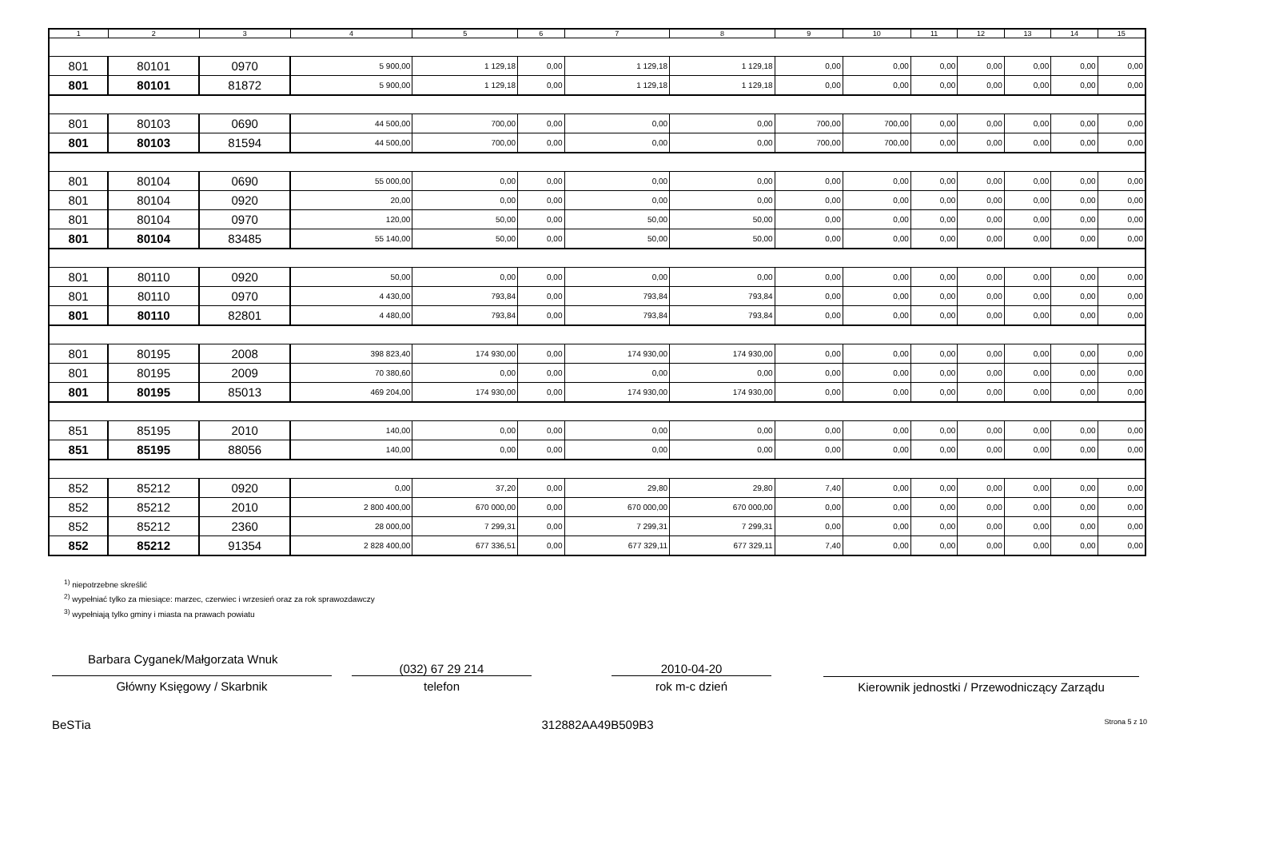| 1 | 2 | 3 | 4 | 5 | 6 | 7 | 8 | 9 | 10 | 11 | 12 | 13 | 14 | 15 |
| --- | --- | --- | --- | --- | --- | --- | --- | --- | --- | --- | --- | --- | --- | --- |
| 801 | 80101 | 0970 | 5 900,00 | 1 129,18 | 0,00 | 1 129,18 | 1 129,18 | 0,00 | 0,00 | 0,00 | 0,00 | 0,00 | 0,00 | 0,00 |
| 801 | 80101 | 81872 | 5 900,00 | 1 129,18 | 0,00 | 1 129,18 | 1 129,18 | 0,00 | 0,00 | 0,00 | 0,00 | 0,00 | 0,00 | 0,00 |
| 801 | 80103 | 0690 | 44 500,00 | 700,00 | 0,00 | 0,00 | 0,00 | 700,00 | 700,00 | 0,00 | 0,00 | 0,00 | 0,00 | 0,00 |
| 801 | 80103 | 81594 | 44 500,00 | 700,00 | 0,00 | 0,00 | 0,00 | 700,00 | 700,00 | 0,00 | 0,00 | 0,00 | 0,00 | 0,00 |
| 801 | 80104 | 0690 | 55 000,00 | 0,00 | 0,00 | 0,00 | 0,00 | 0,00 | 0,00 | 0,00 | 0,00 | 0,00 | 0,00 | 0,00 |
| 801 | 80104 | 0920 | 20,00 | 0,00 | 0,00 | 0,00 | 0,00 | 0,00 | 0,00 | 0,00 | 0,00 | 0,00 | 0,00 | 0,00 |
| 801 | 80104 | 0970 | 120,00 | 50,00 | 0,00 | 50,00 | 50,00 | 0,00 | 0,00 | 0,00 | 0,00 | 0,00 | 0,00 | 0,00 |
| 801 | 80104 | 83485 | 55 140,00 | 50,00 | 0,00 | 50,00 | 50,00 | 0,00 | 0,00 | 0,00 | 0,00 | 0,00 | 0,00 | 0,00 |
| 801 | 80110 | 0920 | 50,00 | 0,00 | 0,00 | 0,00 | 0,00 | 0,00 | 0,00 | 0,00 | 0,00 | 0,00 | 0,00 | 0,00 |
| 801 | 80110 | 0970 | 4 430,00 | 793,84 | 0,00 | 793,84 | 793,84 | 0,00 | 0,00 | 0,00 | 0,00 | 0,00 | 0,00 | 0,00 |
| 801 | 80110 | 82801 | 4 480,00 | 793,84 | 0,00 | 793,84 | 793,84 | 0,00 | 0,00 | 0,00 | 0,00 | 0,00 | 0,00 | 0,00 |
| 801 | 80195 | 2008 | 398 823,40 | 174 930,00 | 0,00 | 174 930,00 | 174 930,00 | 0,00 | 0,00 | 0,00 | 0,00 | 0,00 | 0,00 | 0,00 |
| 801 | 80195 | 2009 | 70 380,60 | 0,00 | 0,00 | 0,00 | 0,00 | 0,00 | 0,00 | 0,00 | 0,00 | 0,00 | 0,00 | 0,00 |
| 801 | 80195 | 85013 | 469 204,00 | 174 930,00 | 0,00 | 174 930,00 | 174 930,00 | 0,00 | 0,00 | 0,00 | 0,00 | 0,00 | 0,00 | 0,00 |
| 851 | 85195 | 2010 | 140,00 | 0,00 | 0,00 | 0,00 | 0,00 | 0,00 | 0,00 | 0,00 | 0,00 | 0,00 | 0,00 | 0,00 |
| 851 | 85195 | 88056 | 140,00 | 0,00 | 0,00 | 0,00 | 0,00 | 0,00 | 0,00 | 0,00 | 0,00 | 0,00 | 0,00 | 0,00 |
| 852 | 85212 | 0920 | 0,00 | 37,20 | 0,00 | 29,80 | 29,80 | 7,40 | 0,00 | 0,00 | 0,00 | 0,00 | 0,00 | 0,00 |
| 852 | 85212 | 2010 | 2 800 400,00 | 670 000,00 | 0,00 | 670 000,00 | 670 000,00 | 0,00 | 0,00 | 0,00 | 0,00 | 0,00 | 0,00 | 0,00 |
| 852 | 85212 | 2360 | 28 000,00 | 7 299,31 | 0,00 | 7 299,31 | 7 299,31 | 0,00 | 0,00 | 0,00 | 0,00 | 0,00 | 0,00 | 0,00 |
| 852 | 85212 | 91354 | 2 828 400,00 | 677 336,51 | 0,00 | 677 329,11 | 677 329,11 | 7,40 | 0,00 | 0,00 | 0,00 | 0,00 | 0,00 | 0,00 |
<sup>1)</sup> niepotrzebne skreślić
<sup>2)</sup> wypełniać tylko za miesiące: marzec, czerwiec i wrzesień oraz za rok sprawozdawczy
<sup>3)</sup> wypełniają tylko gminy i miasta na prawach powiatu
Barbara Cyganek/Małgorzata Wnuk
Główny Księgowy / Skarbnik
(032) 67 29 214
telefon
2010-04-20
rok m-c dzień
Kierownik jednostki / Przewodniczący Zarządu
BeSTia 312882AA49B509B3 Strona 5 z 10